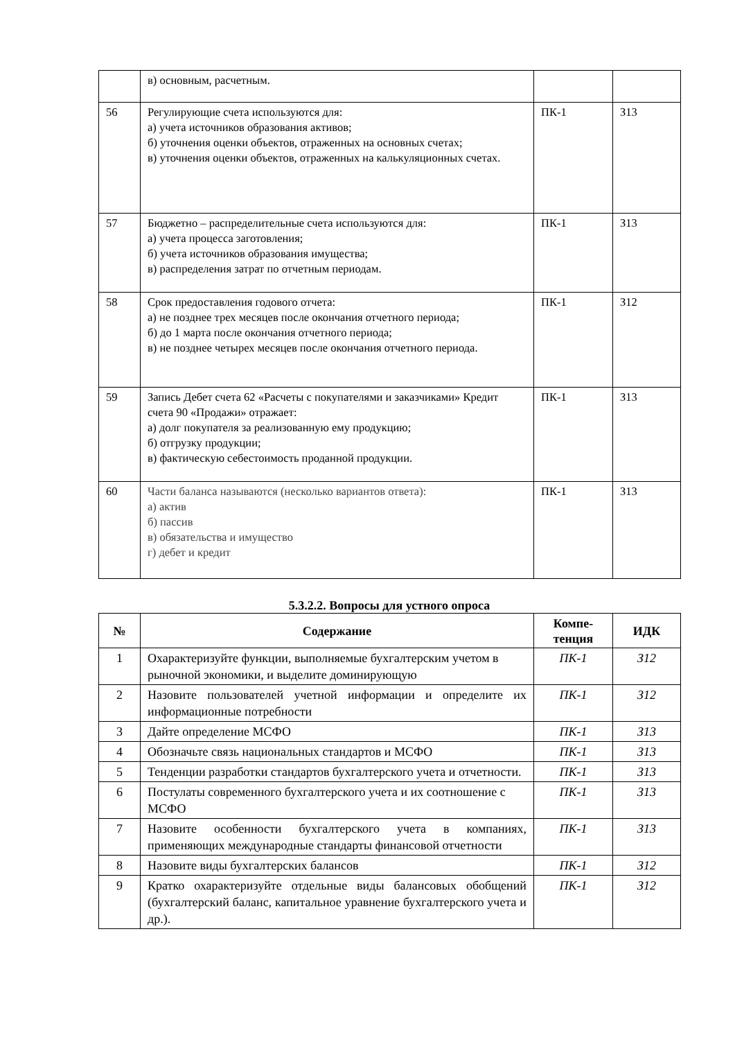| | в) основным, расчетным. | | |
| 56 | Регулирующие счета используются для: а) учета источников образования активов; б) уточнения оценки объектов, отраженных на основных счетах; в) уточнения оценки объектов, отраженных на калькуляционных счетах. | ПК-1 | З13 |
| 57 | Бюджетно – распределительные счета используются для: а) учета процесса заготовления; б) учета источников образования имущества; в) распределения затрат по отчетным периодам. | ПК-1 | З13 |
| 58 | Срок предоставления годового отчета: а) не позднее трех месяцев после окончания отчетного периода; б) до 1 марта после окончания отчетного периода; в) не позднее четырех месяцев после окончания отчетного периода. | ПК-1 | З12 |
| 59 | Запись Дебет счета 62 «Расчеты с покупателями и заказчиками» Кредит счета 90 «Продажи» отражает: а) долг покупателя за реализованную ему продукцию; б) отгрузку продукции; в) фактическую себестоимость проданной продукции. | ПК-1 | З13 |
| 60 | Части баланса называются (несколько вариантов ответа): а) актив б) пассив в) обязательства и имущество г) дебет и кредит | ПК-1 | З13 |
5.3.2.2. Вопросы для устного опроса
| № | Содержание | Компе- тенция | ИДК |
| --- | --- | --- | --- |
| 1 | Охарактеризуйте функции, выполняемые бухгалтерским учетом в рыночной экономики, и выделите доминирующую | ПК-1 | З12 |
| 2 | Назовите пользователей учетной информации и определите их информационные потребности | ПК-1 | З12 |
| 3 | Дайте определение МСФО | ПК-1 | З13 |
| 4 | Обозначьте связь национальных стандартов и МСФО | ПК-1 | З13 |
| 5 | Тенденции разработки стандартов бухгалтерского учета и отчетности. | ПК-1 | З13 |
| 6 | Постулаты современного бухгалтерского учета и их соотношение с МСФО | ПК-1 | З13 |
| 7 | Назовите особенности бухгалтерского учета в компаниях, применяющих международные стандарты финансовой отчетности | ПК-1 | З13 |
| 8 | Назовите виды бухгалтерских балансов | ПК-1 | З12 |
| 9 | Кратко охарактеризуйте отдельные виды балансовых обобщений (бухгалтерский баланс, капитальное уравнение бухгалтерского учета и др.). | ПК-1 | З12 |